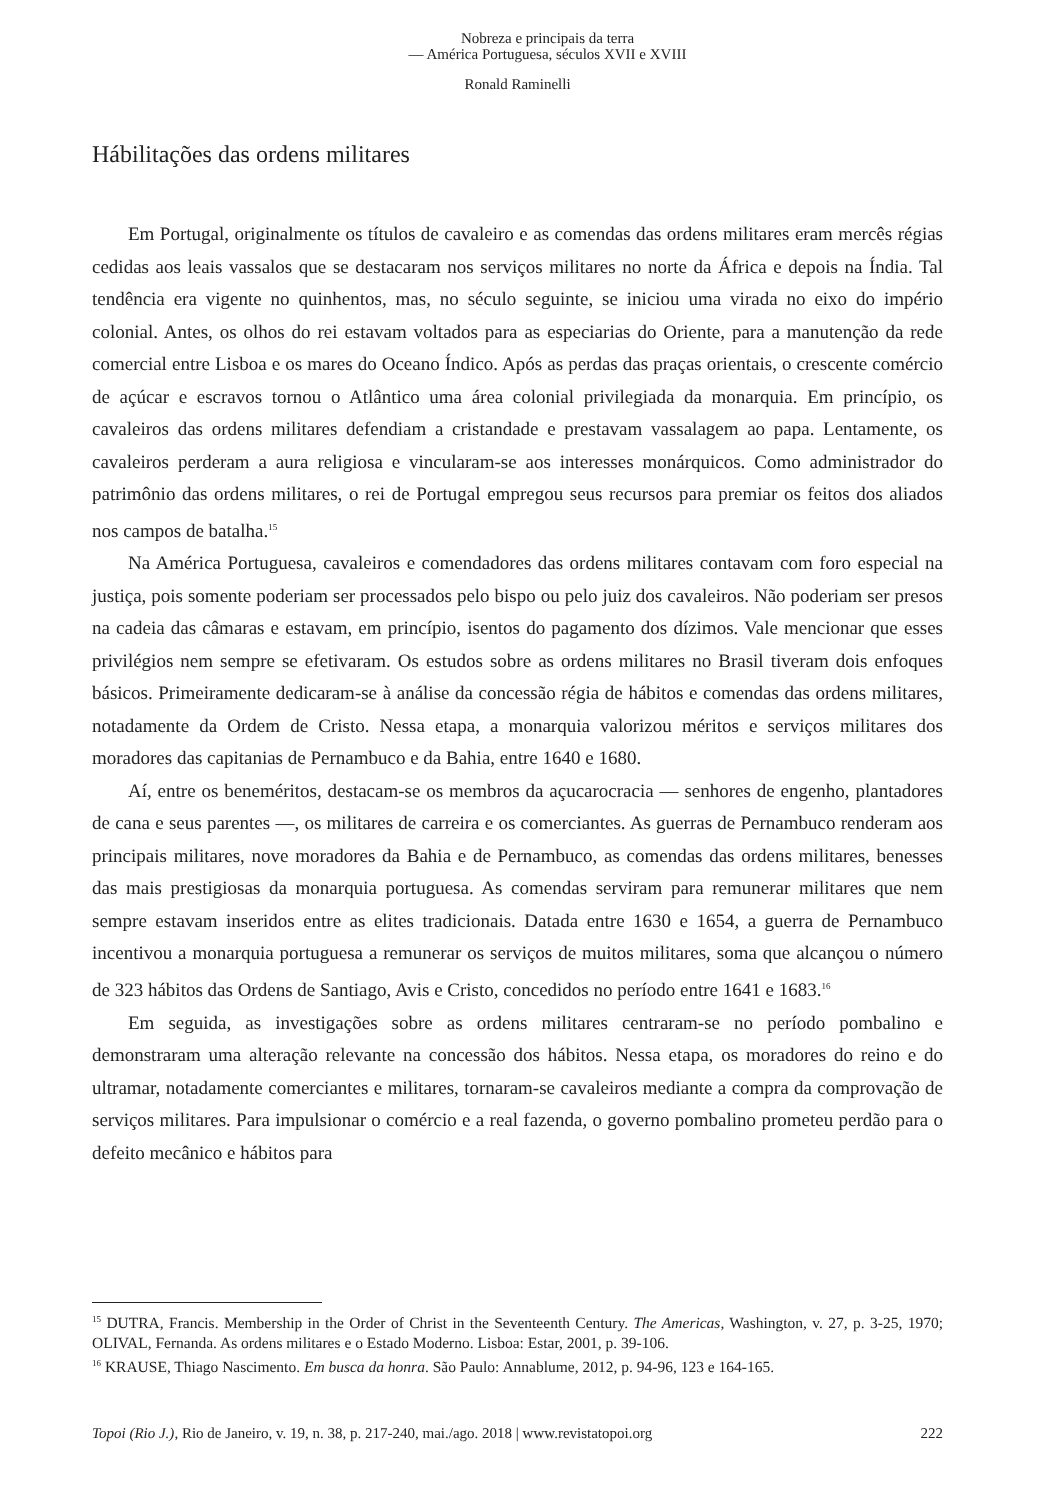Nobreza e principais da terra
— América Portuguesa, séculos XVII e XVIII
Ronald Raminelli
Hábilitações das ordens militares
Em Portugal, originalmente os títulos de cavaleiro e as comendas das ordens militares eram mercês régias cedidas aos leais vassalos que se destacaram nos serviços militares no norte da África e depois na Índia. Tal tendência era vigente no quinhentos, mas, no século seguinte, se iniciou uma virada no eixo do império colonial. Antes, os olhos do rei estavam voltados para as especiarias do Oriente, para a manutenção da rede comercial entre Lisboa e os mares do Oceano Índico. Após as perdas das praças orientais, o crescente comércio de açúcar e escravos tornou o Atlântico uma área colonial privilegiada da monarquia. Em princípio, os cavaleiros das ordens militares defendiam a cristandade e prestavam vassalagem ao papa. Lentamente, os cavaleiros perderam a aura religiosa e vincularam-se aos interesses monárquicos. Como administrador do patrimônio das ordens militares, o rei de Portugal empregou seus recursos para premiar os feitos dos aliados nos campos de batalha.<sup>15</sup>
Na América Portuguesa, cavaleiros e comendadores das ordens militares contavam com foro especial na justiça, pois somente poderiam ser processados pelo bispo ou pelo juiz dos cavaleiros. Não poderiam ser presos na cadeia das câmaras e estavam, em princípio, isentos do pagamento dos dízimos. Vale mencionar que esses privilégios nem sempre se efetivaram. Os estudos sobre as ordens militares no Brasil tiveram dois enfoques básicos. Primeiramente dedicaram-se à análise da concessão régia de hábitos e comendas das ordens militares, notadamente da Ordem de Cristo. Nessa etapa, a monarquia valorizou méritos e serviços militares dos moradores das capitanias de Pernambuco e da Bahia, entre 1640 e 1680.
Aí, entre os beneméritos, destacam-se os membros da açucarocracia — senhores de engenho, plantadores de cana e seus parentes —, os militares de carreira e os comerciantes. As guerras de Pernambuco renderam aos principais militares, nove moradores da Bahia e de Pernambuco, as comendas das ordens militares, benesses das mais prestigiosas da monarquia portuguesa. As comendas serviram para remunerar militares que nem sempre estavam inseridos entre as elites tradicionais. Datada entre 1630 e 1654, a guerra de Pernambuco incentivou a monarquia portuguesa a remunerar os serviços de muitos militares, soma que alcançou o número de 323 hábitos das Ordens de Santiago, Avis e Cristo, concedidos no período entre 1641 e 1683.<sup>16</sup>
Em seguida, as investigações sobre as ordens militares centraram-se no período pombalino e demonstraram uma alteração relevante na concessão dos hábitos. Nessa etapa, os moradores do reino e do ultramar, notadamente comerciantes e militares, tornaram-se cavaleiros mediante a compra da comprovação de serviços militares. Para impulsionar o comércio e a real fazenda, o governo pombalino prometeu perdão para o defeito mecânico e hábitos para
<sup>15</sup> DUTRA, Francis. Membership in the Order of Christ in the Seventeenth Century. The Americas, Washington, v. 27, p. 3-25, 1970; OLIVAL, Fernanda. As ordens militares e o Estado Moderno. Lisboa: Estar, 2001, p. 39-106.
<sup>16</sup> KRAUSE, Thiago Nascimento. Em busca da honra. São Paulo: Annablume, 2012, p. 94-96, 123 e 164-165.
Topoi (Rio J.), Rio de Janeiro, v. 19, n. 38, p. 217-240, mai./ago. 2018 | www.revistatopoi.org 222